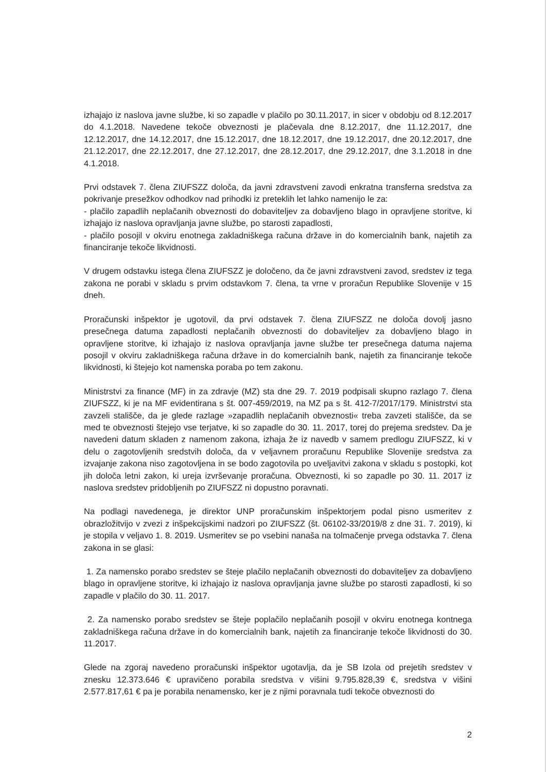izhajajo iz naslova javne službe, ki so zapadle v plačilo po 30.11.2017, in sicer v obdobju od 8.12.2017 do 4.1.2018. Navedene tekoče obveznosti je plačevala dne 8.12.2017, dne 11.12.2017, dne 12.12.2017, dne 14.12.2017, dne 15.12.2017, dne 18.12.2017, dne 19.12.2017, dne 20.12.2017, dne 21.12.2017, dne 22.12.2017, dne 27.12.2017, dne 28.12.2017, dne 29.12.2017, dne 3.1.2018 in dne 4.1.2018.
Prvi odstavek 7. člena ZIUFSZZ določa, da javni zdravstveni zavodi enkratna transferna sredstva za pokrivanje presežkov odhodkov nad prihodki iz preteklih let lahko namenijo le za:
- plačilo zapadlih neplačanih obveznosti do dobaviteljev za dobavljeno blago in opravljene storitve, ki izhajajo iz naslova opravljanja javne službe, po starosti zapadlosti,
- plačilo posojil v okviru enotnega zakladniškega računa države in do komercialnih bank, najetih za financiranje tekoče likvidnosti.
V drugem odstavku istega člena ZIUFSZZ je določeno, da če javni zdravstveni zavod, sredstev iz tega zakona ne porabi v skladu s prvim odstavkom 7. člena, ta vrne v proračun Republike Slovenije v 15 dneh.
Proračunski inšpektor je ugotovil, da prvi odstavek 7. člena ZIUFSZZ ne določa dovolj jasno presečnega datuma zapadlosti neplačanih obveznosti do dobaviteljev za dobavljeno blago in opravljene storitve, ki izhajajo iz naslova opravljanja javne službe ter presečnega datuma najema posojil v okviru zakladniškega računa države in do komercialnih bank, najetih za financiranje tekoče likvidnosti, ki štejejo kot namenska poraba po tem zakonu.
Ministrstvi za finance (MF) in za zdravje (MZ) sta dne 29. 7. 2019 podpisali skupno razlago 7. člena ZIUFSZZ, ki je na MF evidentirana s št. 007-459/2019, na MZ pa s št. 412-7/2017/179. Ministrstvi sta zavzeli stališče, da je glede razlage »zapadlih neplačanih obveznosti« treba zavzeti stališče, da se med te obveznosti štejejo vse terjatve, ki so zapadle do 30. 11. 2017, torej do prejema sredstev. Da je navedeni datum skladen z namenom zakona, izhaja že iz navedb v samem predlogu ZIUFSZZ, ki v delu o zagotovljenih sredstvih določa, da v veljavnem proračunu Republike Slovenije sredstva za izvajanje zakona niso zagotovljena in se bodo zagotovila po uveljavitvi zakona v skladu s postopki, kot jih določa letni zakon, ki ureja izvrševanje proračuna. Obveznosti, ki so zapadle po 30. 11. 2017 iz naslova sredstev pridobljenih po ZIUFSZZ ni dopustno poravnati.
Na podlagi navedenega, je direktor UNP proračunskim inšpektorjem podal pisno usmeritev z obrazložitvijo v zvezi z inšpekcijskimi nadzori po ZIUFSZZ (št. 06102-33/2019/8 z dne 31. 7. 2019), ki je stopila v veljavo 1. 8. 2019. Usmeritev se po vsebini nanaša na tolmačenje prvega odstavka 7. člena zakona in se glasi:
1. Za namensko porabo sredstev se šteje plačilo neplačanih obveznosti do dobaviteljev za dobavljeno blago in opravljene storitve, ki izhajajo iz naslova opravljanja javne službe po starosti zapadlosti, ki so zapadle v plačilo do 30. 11. 2017.
2. Za namensko porabo sredstev se šteje poplačilo neplačanih posojil v okviru enotnega kontnega zakladniškega računa države in do komercialnih bank, najetih za financiranje tekoče likvidnosti do 30. 11.2017.
Glede na zgoraj navedeno proračunski inšpektor ugotavlja, da je SB Izola od prejetih sredstev v znesku 12.373.646 € upravičeno porabila sredstva v višini 9.795.828,39 €, sredstva v višini 2.577.817,61 € pa je porabila nenamensko, ker je z njimi poravnala tudi tekoče obveznosti do
2